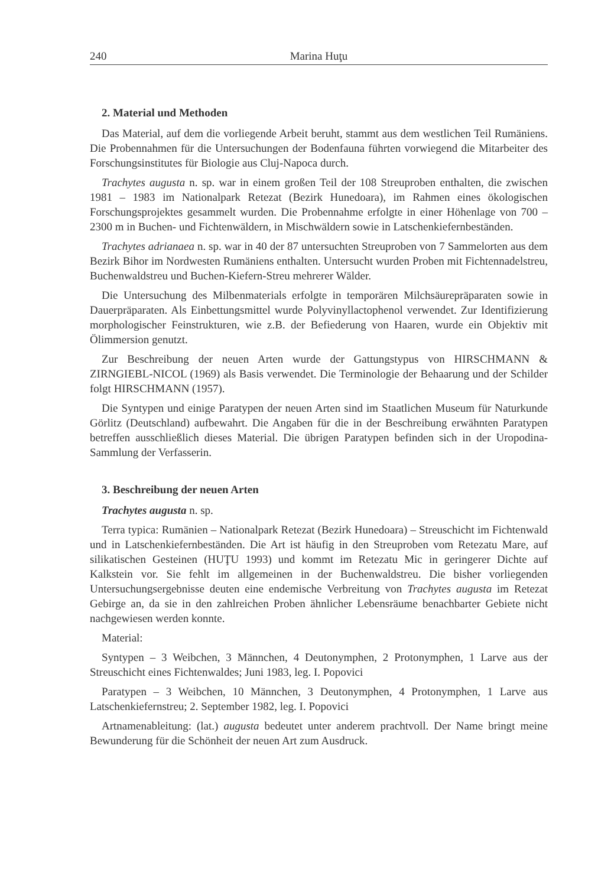240 Marina Huţu
2. Material und Methoden
Das Material, auf dem die vorliegende Arbeit beruht, stammt aus dem westlichen Teil Rumäniens. Die Probennahmen für die Untersuchungen der Bodenfauna führten vorwiegend die Mitarbeiter des Forschungsinstitutes für Biologie aus Cluj-Napoca durch.
Trachytes augusta n. sp. war in einem großen Teil der 108 Streuproben enthalten, die zwischen 1981 – 1983 im Nationalpark Retezat (Bezirk Hunedoara), im Rahmen eines ökologischen Forschungsprojektes gesammelt wurden. Die Probennahme erfolgte in einer Höhenlage von 700 – 2300 m in Buchen- und Fichtenwäldern, in Mischwäldern sowie in Latschenkiefernbeständen.
Trachytes adrianaea n. sp. war in 40 der 87 untersuchten Streuproben von 7 Sammelorten aus dem Bezirk Bihor im Nordwesten Rumäniens enthalten. Untersucht wurden Proben mit Fichtennadelstreu, Buchenwaldstreu und Buchen-Kiefern-Streu mehrerer Wälder.
Die Untersuchung des Milbenmaterials erfolgte in temporären Milchsäurepräparaten sowie in Dauerpräparaten. Als Einbettungsmittel wurde Polyvinyllactophenol verwendet. Zur Identifizierung morphologischer Feinstrukturen, wie z.B. der Befiederung von Haaren, wurde ein Objektiv mit Ölimmersion genutzt.
Zur Beschreibung der neuen Arten wurde der Gattungstypus von HIRSCHMANN & ZIRNGIEBL-NICOL (1969) als Basis verwendet. Die Terminologie der Behaarung und der Schilder folgt HIRSCHMANN (1957).
Die Syntypen und einige Paratypen der neuen Arten sind im Staatlichen Museum für Naturkunde Görlitz (Deutschland) aufbewahrt. Die Angaben für die in der Beschreibung erwähnten Paratypen betreffen ausschließlich dieses Material. Die übrigen Paratypen befinden sich in der Uropodina-Sammlung der Verfasserin.
3. Beschreibung der neuen Arten
Trachytes augusta n. sp.
Terra typica: Rumänien – Nationalpark Retezat (Bezirk Hunedoara) – Streuschicht im Fichtenwald und in Latschenkiefernbeständen. Die Art ist häufig in den Streuproben vom Retezatu Mare, auf silikatischen Gesteinen (HUŢU 1993) und kommt im Retezatu Mic in geringerer Dichte auf Kalkstein vor. Sie fehlt im allgemeinen in der Buchenwaldstreu. Die bisher vorliegenden Untersuchungsergebnisse deuten eine endemische Verbreitung von Trachytes augusta im Retezat Gebirge an, da sie in den zahlreichen Proben ähnlicher Lebensräume benachbarter Gebiete nicht nachgewiesen werden konnte.
Material:
Syntypen – 3 Weibchen, 3 Männchen, 4 Deutonymphen, 2 Protonymphen, 1 Larve aus der Streuschicht eines Fichtenwaldes; Juni 1983, leg. I. Popovici
Paratypen – 3 Weibchen, 10 Männchen, 3 Deutonymphen, 4 Protonymphen, 1 Larve aus Latschenkiefernstreu; 2. September 1982, leg. I. Popovici
Artnamenableitung: (lat.) augusta bedeutet unter anderem prachtvoll. Der Name bringt meine Bewunderung für die Schönheit der neuen Art zum Ausdruck.